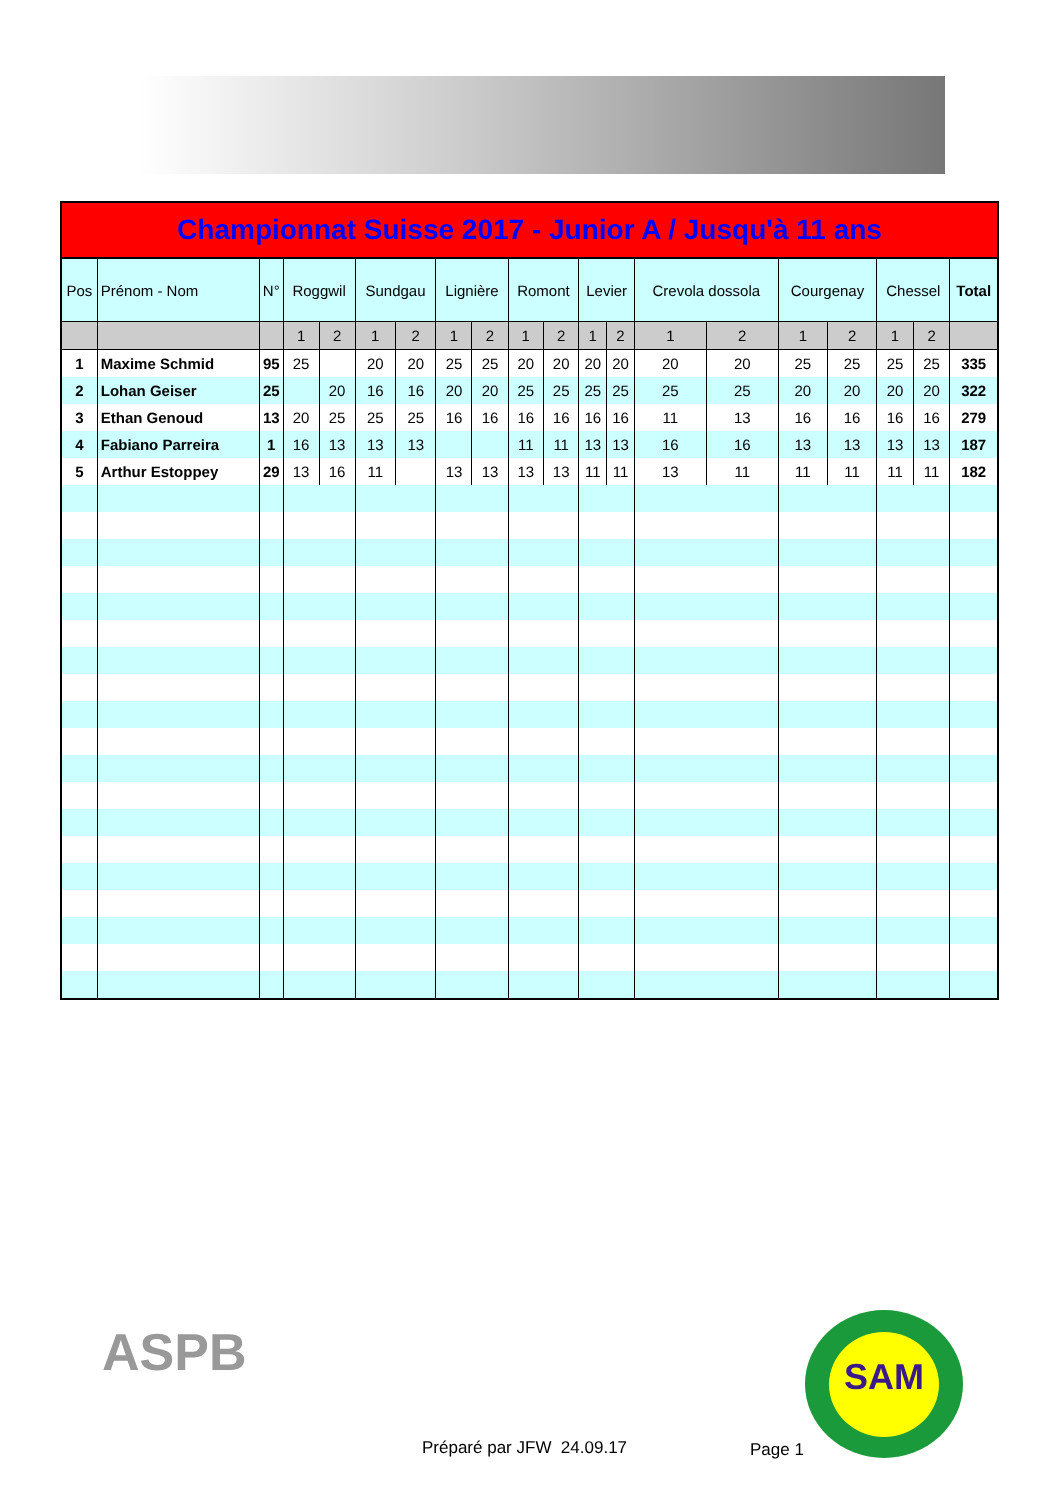| Championnat Suisse 2017 - Junior A / Jusqu'à 11 ans | | | | | | | | | | | | | | | | | | | |
| Pos | Prénom - Nom | N° | Roggwil | | Sundgau | | Lignière | | Romont | | Levier | | Crevola dossola | | Courgenay | | Chessel | | Total |
| | | | 1 | 2 | 1 | 2 | 1 | 2 | 1 | 2 | 1 | 2 | 1 | 2 | 1 | 2 | 1 | 2 | |
| 1 | Maxime Schmid | 95 | 25 | | 20 | 20 | 25 | 25 | 20 | 20 | 20 | 20 | 20 | 20 | 25 | 25 | 25 | 25 | 335 |
| 2 | Lohan Geiser | 25 | | 20 | 16 | 16 | 20 | 20 | 25 | 25 | 25 | 25 | 25 | 25 | 20 | 20 | 20 | 20 | 322 |
| 3 | Ethan Genoud | 13 | 20 | 25 | 25 | 25 | 16 | 16 | 16 | 16 | 16 | 16 | 11 | 13 | 16 | 16 | 16 | 16 | 279 |
| 4 | Fabiano Parreira | 1 | 16 | 13 | 13 | 13 | | | 11 | 11 | 13 | 13 | 16 | 16 | 13 | 13 | 13 | 13 | 187 |
| 5 | Arthur Estoppey | 29 | 13 | 16 | 11 | | 13 | 13 | 13 | 13 | 11 | 11 | 13 | 11 | 11 | 11 | 11 | 11 | 182 |
ASPB
Préparé par JFW 24.09.17 Page 1
SAM